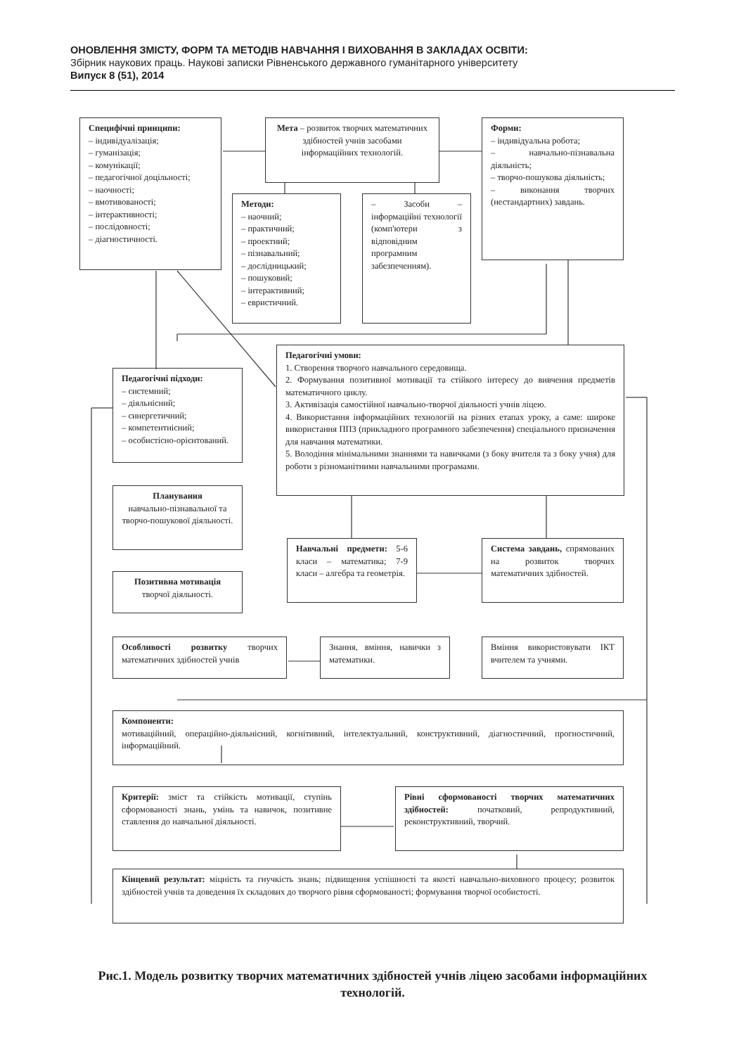ОНОВЛЕННЯ ЗМІСТУ, ФОРМ ТА МЕТОДІВ НАВЧАННЯ І ВИХОВАННЯ В ЗАКЛАДАХ ОСВІТИ:
Збірник наукових праць. Наукові записки Рівненського державного гуманітарного університету
Випуск 8 (51), 2014
Специфічні принципи:
– індивідуалізація;
– гуманізація;
– комунікації;
– педагогічної доцільності;
– наочності;
– вмотивованості;
– інтерактивності;
– послідовності;
– діагностичності.
Мета – розвиток творчих математичних здібностей учнів засобами інформаційних технологій.
Форми:
– індивідуальна робота;
– навчально-пізнавальна діяльність;
– творчо-пошукова діяльність;
– виконання творчих (нестандартних) завдань.
Методи:
– наочний;
– практичний;
– проектний;
– пізнавальний;
– дослідницький;
– пошуковий;
– інтерактивний;
– евристичний.
– Засоби – інформаційні технології (комп'ютери з відповідним програмним забезпеченням).
Педагогічні умови:
1. Створення творчого навчального середовища.
2. Формування позитивної мотивації та стійкого інтересу до вивчення предметів математичного циклу.
3. Активізація самостійної навчально-творчої діяльності учнів ліцею.
4. Використання інформаційних технологій на різних етапах уроку, а саме: широке використання ППЗ (прикладного програмного забезпечення) спеціального призначення для навчання математики.
5. Володіння мінімальними знаннями та навичками (з боку вчителя та з боку учня) для роботи з різноманітними навчальними програмами.
Педагогічні підходи:
– системний;
– діяльнісний;
– синергетичний;
– компетентнісний;
– особистісно-орієнтований.
Планування
навчально-пізнавальної та творчо-пошукової діяльності.
Навчальні предмети: 5-6 класи – математика; 7-9 класи – алгебра та геометрія.
Система завдань, спрямованих на розвиток творчих математичних здібностей.
Позитивна мотивація
творчої діяльності.
Особливості розвитку творчих математичних здібностей учнів
Знання, вміння, навички з математики.
Вміння використовувати ІКТ вчителем та учнями.
Компоненти:
мотиваційний, операційно-діяльнісний, когнітивний, інтелектуальний, конструктивний, діагностичний, прогностичний, інформаційний.
Критерії: зміст та стійкість мотивації, ступінь сформованості знань, умінь та навичок, позитивне ставлення до навчальної діяльності.
Рівні сформованості творчих математичних здібностей: початковий, репродуктивний, реконструктивний, творчий.
Кінцевий результат: міцність та гнучкість знань; підвищення успішності та якості навчально-виховного процесу; розвиток здібностей учнів та доведення їх складових до творчого рівня сформованості; формування творчої особистості.
Рис.1. Модель розвитку творчих математичних здібностей учнів ліцею засобами інформаційних технологій.